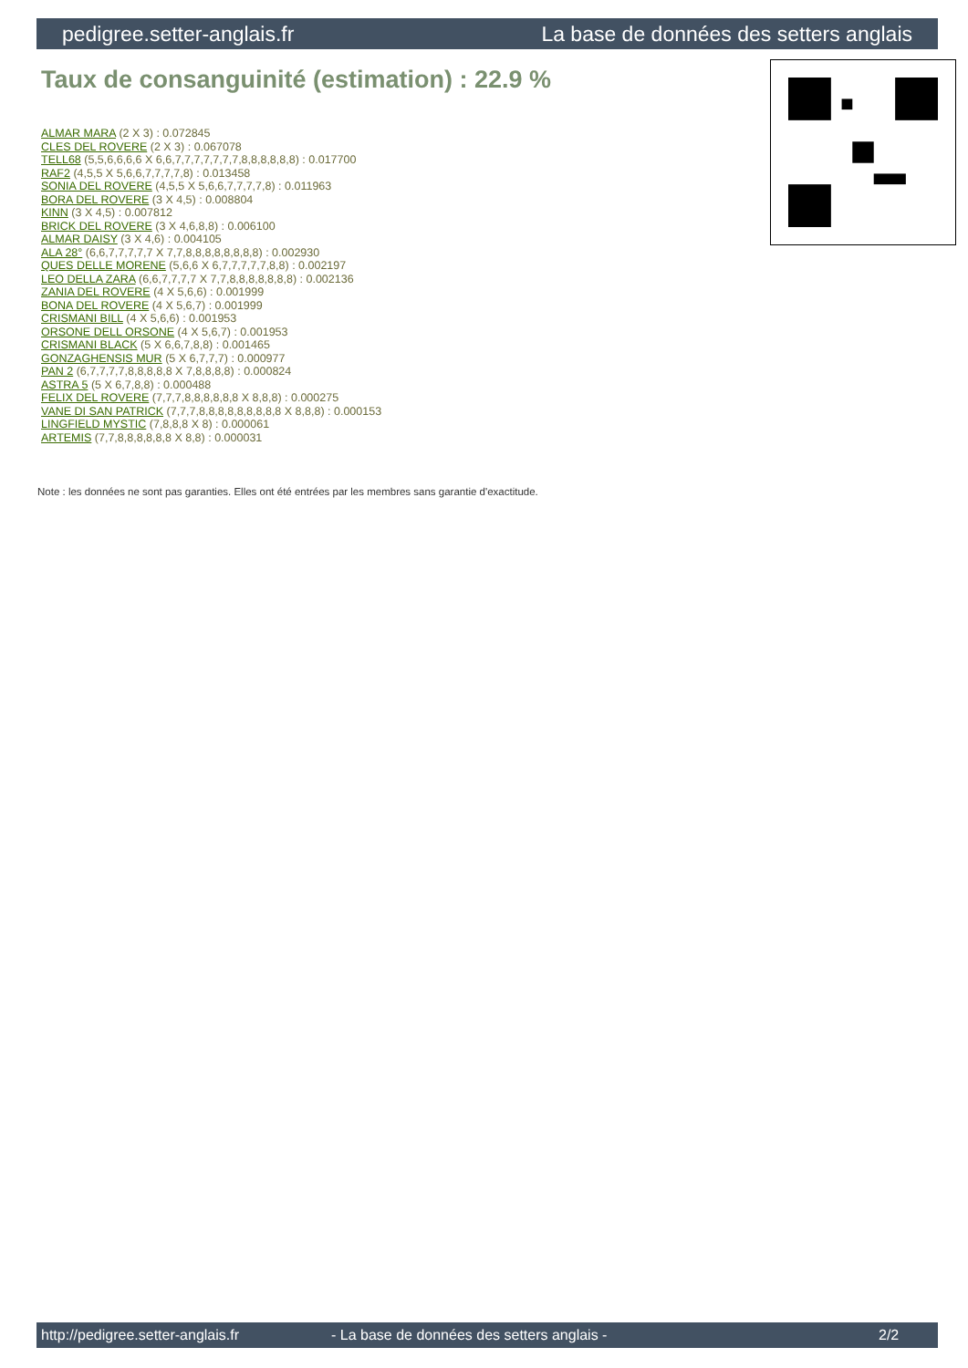pedigree.setter-anglais.fr La base de données des setters anglais
Taux de consanguinité (estimation) : 22.9 %
ALMAR MARA (2 X 3) : 0.072845
CLES DEL ROVERE (2 X 3) : 0.067078
TELL68 (5,5,6,6,6,6 X 6,6,7,7,7,7,7,7,7,8,8,8,8,8,8) : 0.017700
RAF2 (4,5,5 X 5,6,6,7,7,7,7,8) : 0.013458
SONIA DEL ROVERE (4,5,5 X 5,6,6,7,7,7,7,8) : 0.011963
BORA DEL ROVERE (3 X 4,5) : 0.008804
KINN (3 X 4,5) : 0.007812
BRICK DEL ROVERE (3 X 4,6,8,8) : 0.006100
ALMAR DAISY (3 X 4,6) : 0.004105
ALA 28° (6,6,7,7,7,7,7 X 7,7,8,8,8,8,8,8,8,8) : 0.002930
QUES DELLE MORENE (5,6,6 X 6,7,7,7,7,7,8,8) : 0.002197
LEO DELLA ZARA (6,6,7,7,7,7 X 7,7,8,8,8,8,8,8,8) : 0.002136
ZANIA DEL ROVERE (4 X 5,6,6) : 0.001999
BONA DEL ROVERE (4 X 5,6,7) : 0.001999
CRISMANI BILL (4 X 5,6,6) : 0.001953
ORSONE DELL ORSONE (4 X 5,6,7) : 0.001953
CRISMANI BLACK (5 X 6,6,7,8,8) : 0.001465
GONZAGHENSIS MUR (5 X 6,7,7,7) : 0.000977
PAN 2 (6,7,7,7,7,8,8,8,8,8 X 7,8,8,8,8) : 0.000824
ASTRA 5 (5 X 6,7,8,8) : 0.000488
FELIX DEL ROVERE (7,7,7,8,8,8,8,8,8 X 8,8,8) : 0.000275
VANE DI SAN PATRICK (7,7,7,8,8,8,8,8,8,8,8,8 X 8,8,8) : 0.000153
LINGFIELD MYSTIC (7,8,8,8 X 8) : 0.000061
ARTEMIS (7,7,8,8,8,8,8,8 X 8,8) : 0.000031
Note : les données ne sont pas garanties. Elles ont été entrées par les membres sans garantie d'exactitude.
http://pedigree.setter-anglais.fr - La base de données des setters anglais - 2/2